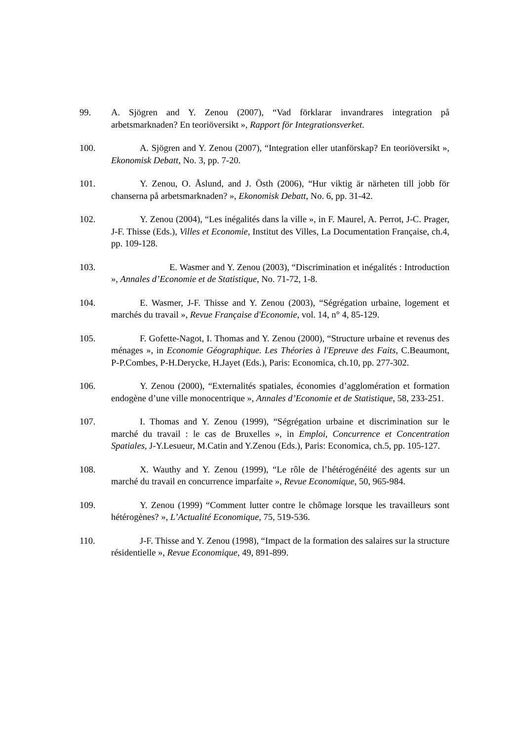99. A. Sjögren and Y. Zenou (2007), “Vad förklarar invandrares integration på arbetsmarknaden? En teoriöversikt », Rapport för Integrationsverket.
100. A. Sjögren and Y. Zenou (2007), “Integration eller utanförskap? En teoriöversikt », Ekonomisk Debatt, No. 3, pp. 7-20.
101. Y. Zenou, O. Åslund, and J. Östh (2006), “Hur viktig är närheten till jobb för chanserna på arbetsmarknaden? », Ekonomisk Debatt, No. 6, pp. 31-42.
102. Y. Zenou (2004), “Les inégalités dans la ville », in F. Maurel, A. Perrot, J-C. Prager, J-F. Thisse (Eds.), Villes et Economie, Institut des Villes, La Documentation Française, ch.4, pp. 109-128.
103. E. Wasmer and Y. Zenou (2003), “Discrimination et inégalités : Introduction », Annales d’Economie et de Statistique, No. 71-72, 1-8.
104. E. Wasmer, J-F. Thisse and Y. Zenou (2003), “Ségrégation urbaine, logement et marchés du travail », Revue Française d'Economie, vol. 14, n° 4, 85-129.
105. F. Gofette-Nagot, I. Thomas and Y. Zenou (2000), “Structure urbaine et revenus des ménages », in Economie Géographique. Les Théories à l'Epreuve des Faits, C.Beaumont, P-P.Combes, P-H.Derycke, H.Jayet (Eds.), Paris: Economica, ch.10, pp. 277-302.
106. Y. Zenou (2000), “Externalités spatiales, économies d’agglomération et formation endogène d’une ville monocentrique », Annales d’Economie et de Statistique, 58, 233-251.
107. I. Thomas and Y. Zenou (1999), “Ségrégation urbaine et discrimination sur le marché du travail : le cas de Bruxelles », in Emploi, Concurrence et Concentration Spatiales, J-Y.Lesueur, M.Catin and Y.Zenou (Eds.), Paris: Economica, ch.5, pp. 105-127.
108. X. Wauthy and Y. Zenou (1999), “Le rôle de l’hétérogénéité des agents sur un marché du travail en concurrence imparfaite », Revue Economique, 50, 965-984.
109. Y. Zenou (1999) “Comment lutter contre le chômage lorsque les travailleurs sont hétérogènes? », L’Actualité Economique, 75, 519-536.
110. J-F. Thisse and Y. Zenou (1998), “Impact de la formation des salaires sur la structure résidentielle », Revue Economique, 49, 891-899.